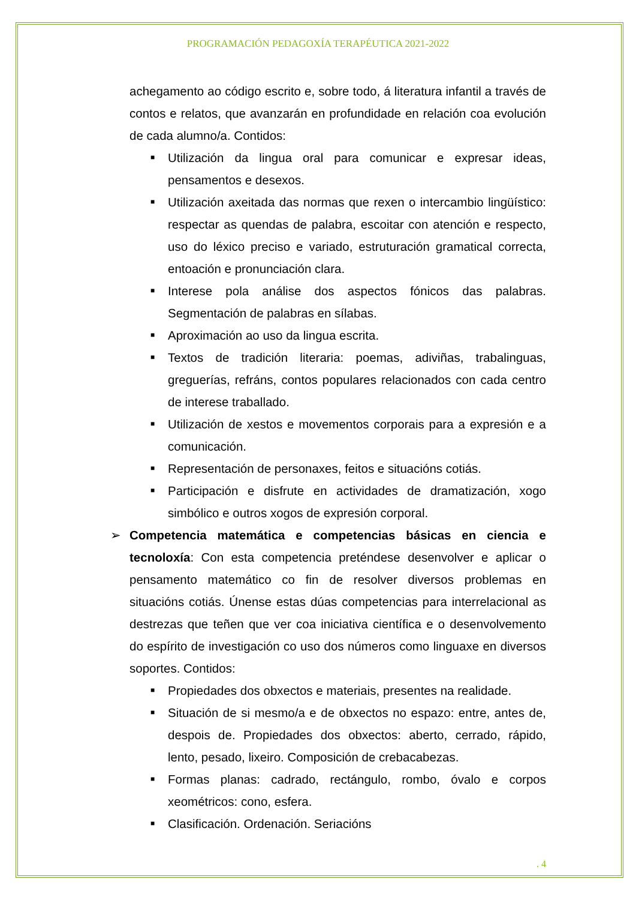PROGRAMACIÓN PEDAGOXÍA TERAPÉUTICA 2021-2022
achegamento ao código escrito e, sobre todo, á literatura infantil a través de contos e relatos, que avanzarán en profundidade en relación coa evolución de cada alumno/a. Contidos:
■ Utilización da lingua oral para comunicar e expresar ideas, pensamentos e desexos.
■ Utilización axeitada das normas que rexen o intercambio lingüístico: respectar as quendas de palabra, escoitar con atención e respecto, uso do léxico preciso e variado, estruturación gramatical correcta, entoación e pronunciación clara.
■ Interese pola análise dos aspectos fónicos das palabras. Segmentación de palabras en sílabas.
■ Aproximación ao uso da lingua escrita.
■ Textos de tradición literaria: poemas, adiviñas, trabalinguas, greguerías, refráns, contos populares relacionados con cada centro de interese traballado.
■ Utilización de xestos e movementos corporais para a expresión e a comunicación.
■ Representación de personaxes, feitos e situacións cotiás.
■ Participación e disfrute en actividades de dramatización, xogo simbólico e outros xogos de expresión corporal.
➢ Competencia matemática e competencias básicas en ciencia e tecnoloxía: Con esta competencia preténdese desenvolver e aplicar o pensamento matemático co fin de resolver diversos problemas en situacións cotiás. Únense estas dúas competencias para interrelacional as destrezas que teñen que ver coa iniciativa científica e o desenvolvemento do espírito de investigación co uso dos números como linguaxe en diversos soportes. Contidos:
■ Propiedades dos obxectos e materiais, presentes na realidade.
■ Situación de si mesmo/a e de obxectos no espazo: entre, antes de, despois de. Propiedades dos obxectos: aberto, cerrado, rápido, lento, pesado, lixeiro. Composición de crebacabezas.
■ Formas planas: cadrado, rectángulo, rombo, óvalo e corpos xeométricos: cono, esfera.
■ Clasificación. Ordenación. Seriacións
. 4